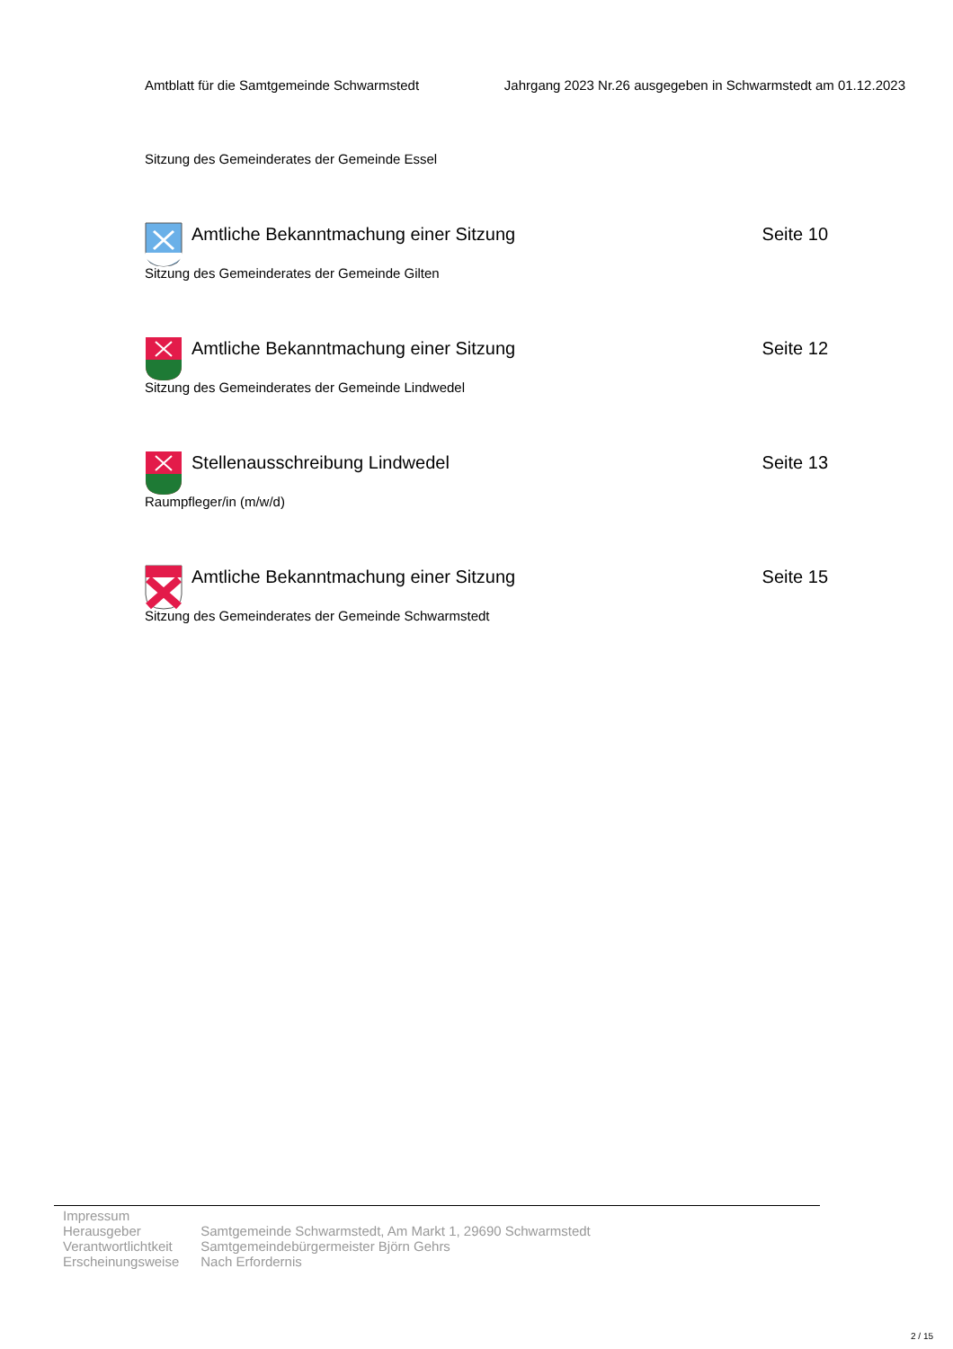Amtblatt für die Samtgemeinde Schwarmstedt Jahrgang 2023 Nr.26 ausgegeben in Schwarmstedt am 01.12.2023
Sitzung des Gemeinderates der Gemeinde Essel
Amtliche Bekanntmachung einer Sitzung Seite 10
Sitzung des Gemeinderates der Gemeinde Gilten
Amtliche Bekanntmachung einer Sitzung Seite 12
Sitzung des Gemeinderates der Gemeinde Lindwedel
Stellenausschreibung Lindwedel Seite 13
Raumpfleger/in (m/w/d)
Amtliche Bekanntmachung einer Sitzung Seite 15
Sitzung des Gemeinderates der Gemeinde Schwarmstedt
Impressum
| Herausgeber | Samtgemeinde Schwarmstedt, Am Markt 1, 29690 Schwarmstedt |
| Verantwortlichtkeit | Samtgemeindebürgermeister Björn Gehrs |
| Erscheinungsweise | Nach Erfordernis |
2 / 15